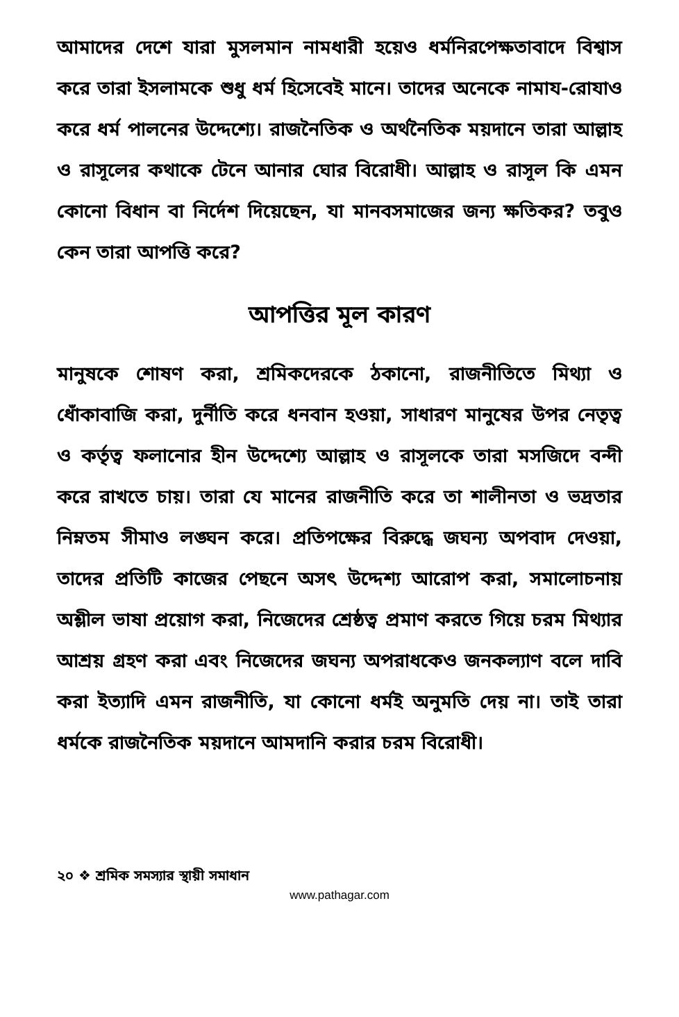আমাদের দেশে যারা মুসলমান নামধারী হয়েও ধর্মনিরপেক্ষতাবাদে বিশ্বাস করে তারা ইসলামকে শুধু ধর্ম হিসেবেই মানে। তাদের অনেকে নামায-রোযাও করে ধর্ম পালনের উদ্দেশ্যে। রাজনৈতিক ও অর্থনৈতিক ময়দানে তারা আল্লাহ ও রাসূলের কথাকে টেনে আনার ঘোর বিরোধী। আল্লাহ ও রাসূল কি এমন কোনো বিধান বা নির্দেশ দিয়েছেন, যা মানবসমাজের জন্য ক্ষতিকর? তবুও কেন তারা আপত্তি করে?
আপত্তির মূল কারণ
মানুষকে শোষণ করা, শ্রমিকদেরকে ঠকানো, রাজনীতিতে মিথ্যা ও ধোঁকাবাজি করা, দুর্নীতি করে ধনবান হওয়া, সাধারণ মানুষের উপর নেতৃত্ব ও কর্তৃত্ব ফলানোর হীন উদ্দেশ্যে আল্লাহ ও রাসূলকে তারা মসজিদে বন্দী করে রাখতে চায়। তারা যে মানের রাজনীতি করে তা শালীনতা ও ভদ্রতার নিম্নতম সীমাও লঙ্ঘন করে। প্রতিপক্ষের বিরুদ্ধে জঘন্য অপবাদ দেওয়া, তাদের প্রতিটি কাজের পেছনে অসৎ উদ্দেশ্য আরোপ করা, সমালোচনায় অশ্লীল ভাষা প্রয়োগ করা, নিজেদের শ্রেষ্ঠত্ব প্রমাণ করতে গিয়ে চরম মিথ্যার আশ্রয় গ্রহণ করা এবং নিজেদের জঘন্য অপরাধকেও জনকল্যাণ বলে দাবি করা ইত্যাদি এমন রাজনীতি, যা কোনো ধর্মই অনুমতি দেয় না। তাই তারা ধর্মকে রাজনৈতিক ময়দানে আমদানি করার চরম বিরোধী।
২০ ❖ শ্রমিক সমস্যার স্থায়ী সমাধান
www.pathagar.com